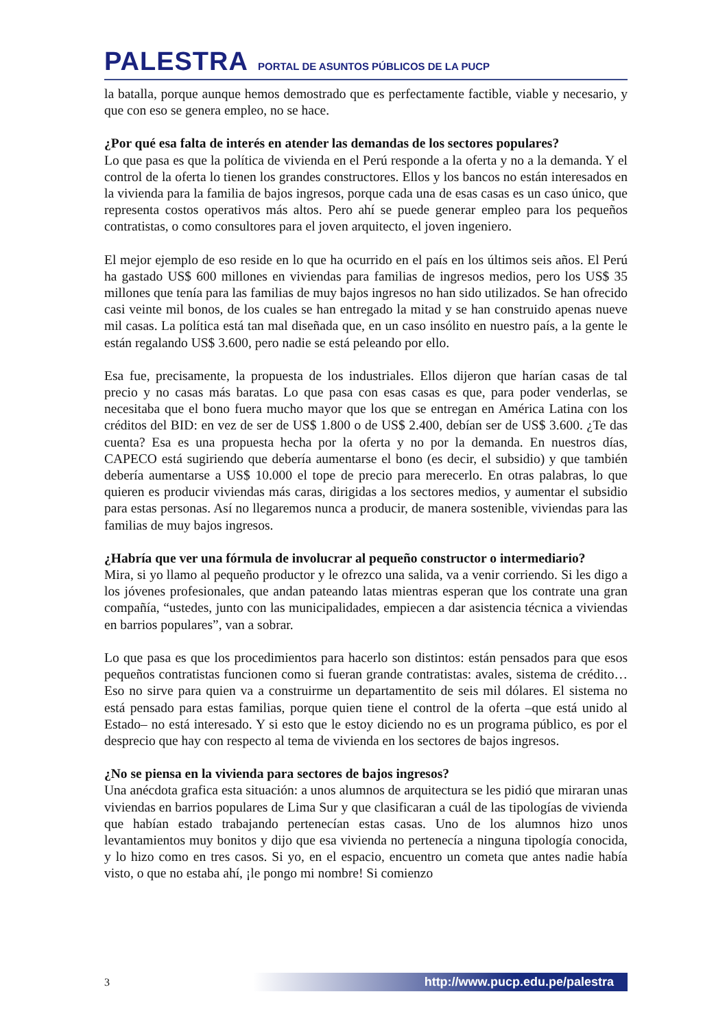PALESTRA PORTAL DE ASUNTOS PÚBLICOS DE LA PUCP
la batalla, porque aunque hemos demostrado que es perfectamente factible, viable y necesario, y que con eso se genera empleo, no se hace.
¿Por qué esa falta de interés en atender las demandas de los sectores populares?
Lo que pasa es que la política de vivienda en el Perú responde a la oferta y no a la demanda. Y el control de la oferta lo tienen los grandes constructores. Ellos y los bancos no están interesados en la vivienda para la familia de bajos ingresos, porque cada una de esas casas es un caso único, que representa costos operativos más altos. Pero ahí se puede generar empleo para los pequeños contratistas, o como consultores para el joven arquitecto, el joven ingeniero.
El mejor ejemplo de eso reside en lo que ha ocurrido en el país en los últimos seis años. El Perú ha gastado US$ 600 millones en viviendas para familias de ingresos medios, pero los US$ 35 millones que tenía para las familias de muy bajos ingresos no han sido utilizados. Se han ofrecido casi veinte mil bonos, de los cuales se han entregado la mitad y se han construido apenas nueve mil casas. La política está tan mal diseñada que, en un caso insólito en nuestro país, a la gente le están regalando US$ 3.600, pero nadie se está peleando por ello.
Esa fue, precisamente, la propuesta de los industriales. Ellos dijeron que harían casas de tal precio y no casas más baratas. Lo que pasa con esas casas es que, para poder venderlas, se necesitaba que el bono fuera mucho mayor que los que se entregan en América Latina con los créditos del BID: en vez de ser de US$ 1.800 o de US$ 2.400, debían ser de US$ 3.600. ¿Te das cuenta? Esa es una propuesta hecha por la oferta y no por la demanda. En nuestros días, CAPECO está sugiriendo que debería aumentarse el bono (es decir, el subsidio) y que también debería aumentarse a US$ 10.000 el tope de precio para merecerlo. En otras palabras, lo que quieren es producir viviendas más caras, dirigidas a los sectores medios, y aumentar el subsidio para estas personas. Así no llegaremos nunca a producir, de manera sostenible, viviendas para las familias de muy bajos ingresos.
¿Habría que ver una fórmula de involucrar al pequeño constructor o intermediario?
Mira, si yo llamo al pequeño productor y le ofrezco una salida, va a venir corriendo. Si les digo a los jóvenes profesionales, que andan pateando latas mientras esperan que los contrate una gran compañía, “ustedes, junto con las municipalidades, empiecen a dar asistencia técnica a viviendas en barrios populares”, van a sobrar.
Lo que pasa es que los procedimientos para hacerlo son distintos: están pensados para que esos pequeños contratistas funcionen como si fueran grande contratistas: avales, sistema de crédito… Eso no sirve para quien va a construirme un departamentito de seis mil dólares. El sistema no está pensado para estas familias, porque quien tiene el control de la oferta –que está unido al Estado– no está interesado. Y si esto que le estoy diciendo no es un programa público, es por el desprecio que hay con respecto al tema de vivienda en los sectores de bajos ingresos.
¿No se piensa en la vivienda para sectores de bajos ingresos?
Una anécdota grafica esta situación: a unos alumnos de arquitectura se les pidió que miraran unas viviendas en barrios populares de Lima Sur y que clasificaran a cuál de las tipologías de vivienda que habían estado trabajando pertenecían estas casas. Uno de los alumnos hizo unos levantamientos muy bonitos y dijo que esa vivienda no pertenecía a ninguna tipología conocida, y lo hizo como en tres casos. Si yo, en el espacio, encuentro un cometa que antes nadie había visto, o que no estaba ahí, ¡le pongo mi nombre! Si comienzo
3 http://www.pucp.edu.pe/palestra